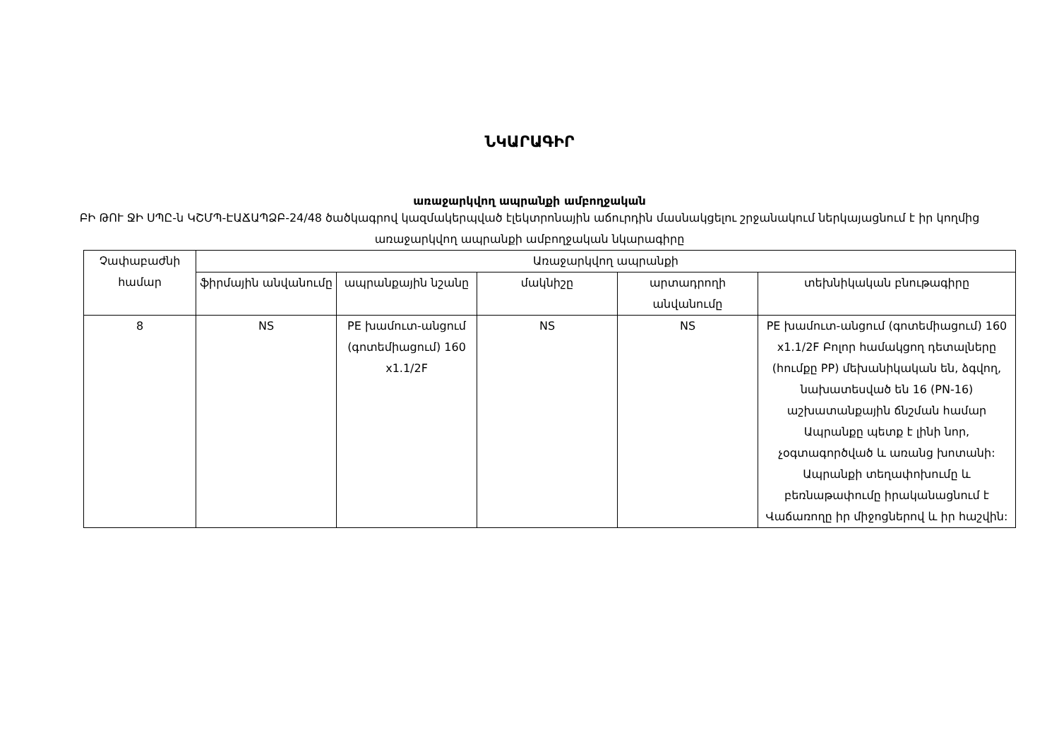ՆԿԱՐԱԳԻՐ
առաջարկվող ապրանքի ամբողջական
ԲԻ ԹՈՒ ՋԻ ՍՊԸ-ն ԿՇՄՊ-ԷԱՃԱՊՁԲ-24/48 ծածկագրով կազմակերպված էլեկտրոնային աճուրդին մասնակցելու շրջանակում ներկայացնում է իր կողմից առաջարկվող ապրանքի ամբողջական նկարագիրը
| Չափաբաժնի համար | Առաջարկվող ապրանքի | | | | |
| --- | --- | --- | --- | --- | --- |
| | ֆիրմային անվանումը | ապրանքային նշանը | մակնիշը | արտադրողի անվանումը | տեխնիկական բնութագիրը |
| 8 | NS | PE խամուտ-անցում (գոտեմիացում) 160 x1.1/2F | NS | NS | PE խամուտ-անցում (գոտեմիացում) 160 x1.1/2F Բոլոր համակցող դետալները (հումքը PP) մեխանիկական են, ձգվող, նախատեսված են 16 (PN-16) աշխատանքային ճնշման համար Ապրանքը պետք է լինի նոր, չօգտագործված և առանց խոտանի: Ապրանքի տեղափոխումը և բեռնաթափումը իրականացնում է Վաճառողը իր միջոցներով և իր հաշվին: |